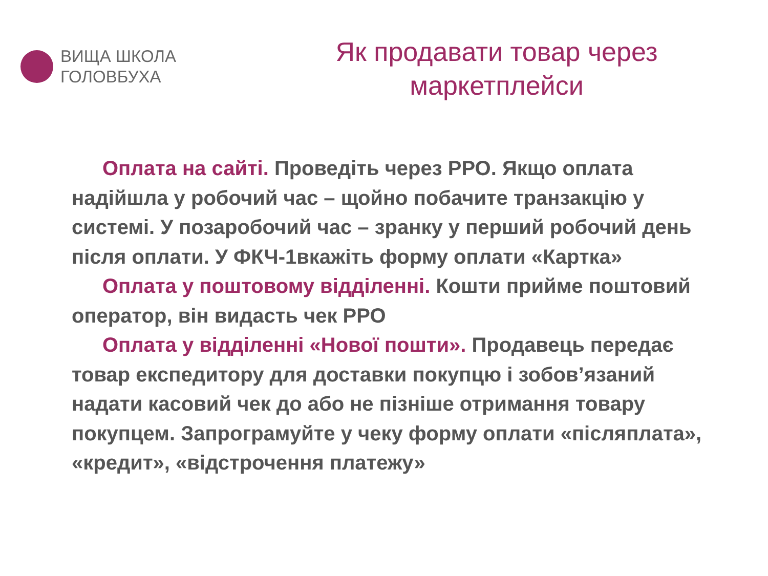ВИЩА ШКОЛА
ГОЛОВБУХА
Як продавати товар через маркетплейси
Оплата на сайті. Проведіть через РРО. Якщо оплата надійшла у робочий час – щойно побачите транзакцію у системі. У позаробочий час – зранку у перший робочий день після оплати. У ФКЧ-1вкажіть форму оплати «Картка»
Оплата у поштовому відділенні. Кошти прийме поштовий оператор, він видасть чек РРО
Оплата у відділенні «Нової пошти». Продавець передає товар експедитору для доставки покупцю і зобов’язаний надати касовий чек до або не пізніше отримання товару покупцем. Запрограмуйте у чеку форму оплати «післяплата», «кредит», «відстрочення платежу»